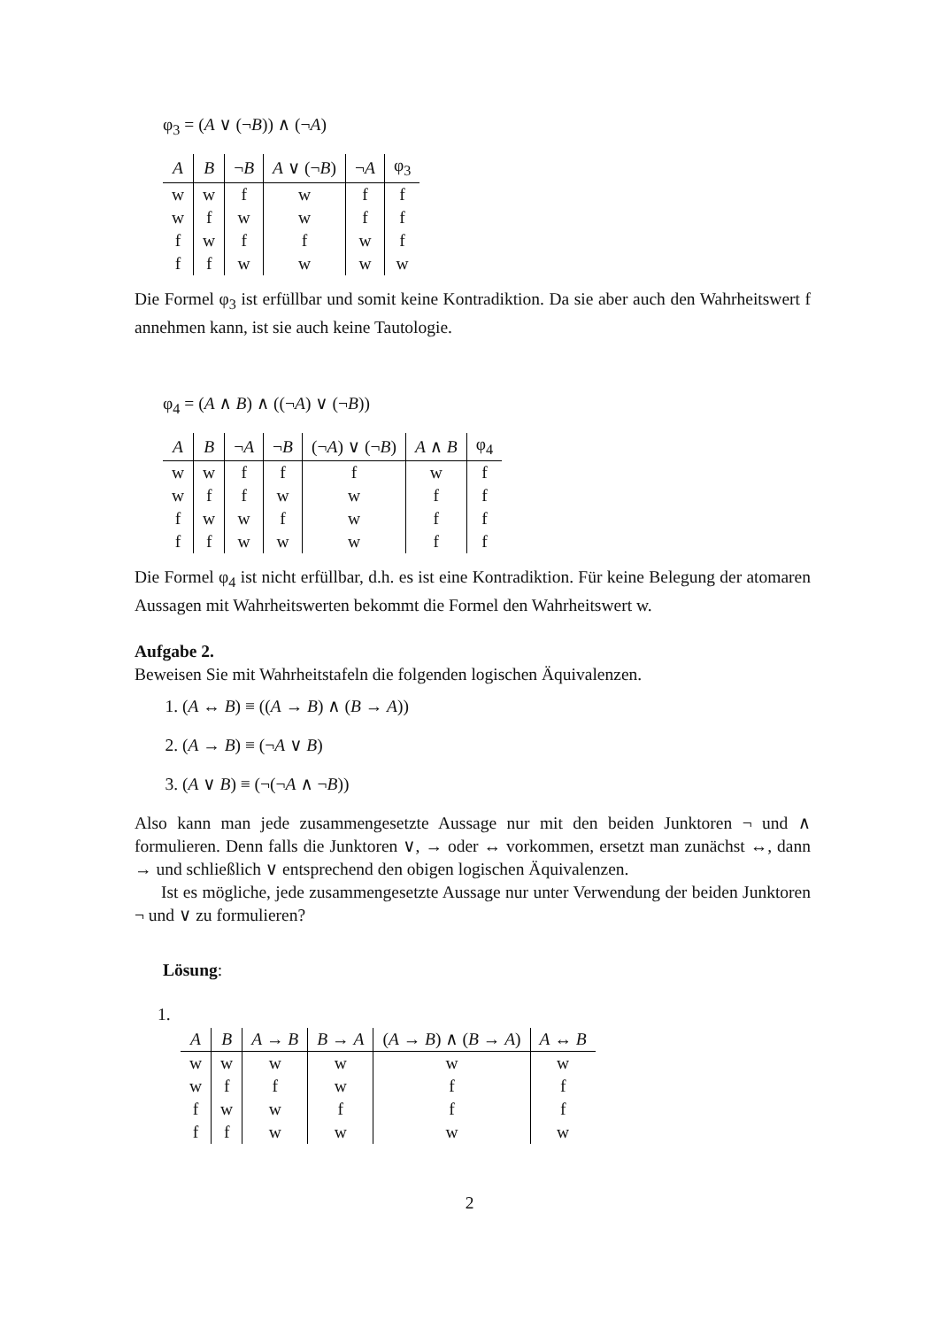φ<sub>3</sub> = (A ∨ (¬B)) ∧ (¬A)
| A | B | ¬ B | A ∨ (¬ B ) | ¬ A | φ<sub>3</sub> |
| --- | --- | --- | --- | --- | --- |
| w | w | f | w | f | f |
| w | f | w | w | f | f |
| f | w | f | f | w | f |
| f | f | w | w | w | w |
Die Formel φ<sub>3</sub> ist erfüllbar und somit keine Kontradiktion. Da sie aber auch den Wahrheitswert f annehmen kann, ist sie auch keine Tautologie.
φ<sub>4</sub> = (A ∧ B) ∧ ((¬A) ∨ (¬B))
| A | B | ¬ A | ¬ B | (¬ A ) ∨ (¬ B ) | A ∧ B | φ<sub>4</sub> |
| --- | --- | --- | --- | --- | --- | --- |
| w | w | f | f | f | w | f |
| w | f | f | w | w | f | f |
| f | w | w | f | w | f | f |
| f | f | w | w | w | f | f |
Die Formel φ<sub>4</sub> ist nicht erfüllbar, d.h. es ist eine Kontradiktion. Für keine Belegung der atomaren Aussagen mit Wahrheitswerten bekommt die Formel den Wahrheitswert w.
Aufgabe 2.
Beweisen Sie mit Wahrheitstafeln die folgenden logischen Äquivalenzen.
1. (A ↔ B) ≡ ((A → B) ∧ (B → A))
2. (A → B) ≡ (¬A ∨ B)
3. (A ∨ B) ≡ (¬(¬A ∧ ¬B))
Also kann man jede zusammengesetzte Aussage nur mit den beiden Junktoren ¬ und ∧ formulieren. Denn falls die Junktoren ∨, → oder ↔ vorkommen, ersetzt man zunächst ↔, dann → und schließlich ∨ entsprechend den obigen logischen Äquivalenzen.
Ist es mögliche, jede zusammengesetzte Aussage nur unter Verwendung der beiden Junktoren ¬ und ∨ zu formulieren?
Lösung:
1.
| A | B | A → B | B → A | ( A → B ) ∧ ( B → A ) | A ↔ B |
| --- | --- | --- | --- | --- | --- |
| w | w | w | w | w | w |
| w | f | f | w | f | f |
| f | w | w | f | f | f |
| f | f | w | w | w | w |
2